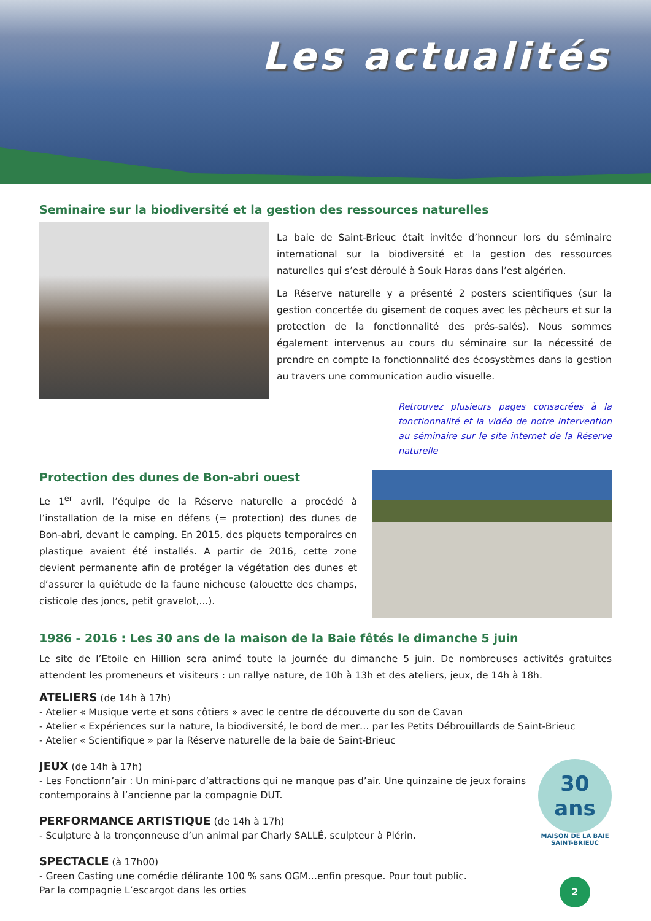Les actualités
Seminaire sur la biodiversité et la gestion des ressources naturelles
La baie de Saint-Brieuc était invitée d’honneur lors du séminaire international sur la biodiversité et la gestion des ressources naturelles qui s’est déroulé à Souk Haras dans l’est algérien.
La Réserve naturelle y a présenté 2 posters scientifiques (sur la gestion concertée du gisement de coques avec les pêcheurs et sur la protection de la fonctionnalité des prés-salés). Nous sommes également intervenus au cours du séminaire sur la nécessité de prendre en compte la fonctionnalité des écosystèmes dans la gestion au travers une communication audio visuelle.
Retrouvez plusieurs pages consacrées à la fonctionnalité et la vidéo de notre intervention au séminaire sur le site internet de la Réserve naturelle
Protection des dunes de Bon-abri ouest
Le 1<sup>er</sup> avril, l’équipe de la Réserve naturelle a procédé à l’installation de la mise en défens (= protection) des dunes de Bon-abri, devant le camping. En 2015, des piquets temporaires en plastique avaient été installés. A partir de 2016, cette zone devient permanente afin de protéger la végétation des dunes et d’assurer la quiétude de la faune nicheuse (alouette des champs, cisticole des joncs, petit gravelot,...).
1986 - 2016 : Les 30 ans de la maison de la Baie fêtés le dimanche 5 juin
Le site de l’Etoile en Hillion sera animé toute la journée du dimanche 5 juin. De nombreuses activités gratuites attendent les promeneurs et visiteurs : un rallye nature, de 10h à 13h et des ateliers, jeux, de 14h à 18h.
ATELIERS (de 14h à 17h)
- Atelier « Musique verte et sons côtiers » avec le centre de découverte du son de Cavan
- Atelier « Expériences sur la nature, la biodiversité, le bord de mer… par les Petits Débrouillards de Saint-Brieuc
- Atelier « Scientifique » par la Réserve naturelle de la baie de Saint-Brieuc
JEUX (de 14h à 17h)
- Les Fonctionn’air : Un mini-parc d’attractions qui ne manque pas d’air. Une quinzaine de jeux forains contemporains à l’ancienne par la compagnie DUT.
PERFORMANCE ARTISTIQUE (de 14h à 17h)
- Sculpture à la tronçonneuse d’un animal par Charly SALLÉ, sculpteur à Plérin.
SPECTACLE (à 17h00)
- Green Casting une comédie délirante 100 % sans OGM…enfin presque. Pour tout public.
Par la compagnie L’escargot dans les orties
30
ans
MAISON DE LA BAIE SAINT-BRIEUC
2